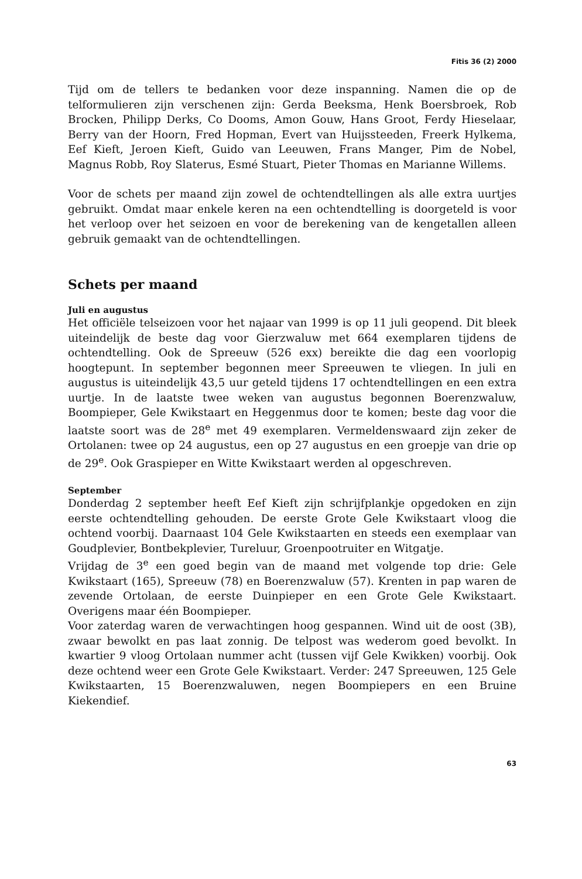Fitis 36 (2) 2000
Tijd om de tellers te bedanken voor deze inspanning. Namen die op de telformulieren zijn verschenen zijn: Gerda Beeksma, Henk Boersbroek, Rob Brocken, Philipp Derks, Co Dooms, Amon Gouw, Hans Groot, Ferdy Hieselaar, Berry van der Hoorn, Fred Hopman, Evert van Huijssteeden, Freerk Hylkema, Eef Kieft, Jeroen Kieft, Guido van Leeuwen, Frans Manger, Pim de Nobel, Magnus Robb, Roy Slaterus, Esmé Stuart, Pieter Thomas en Marianne Willems.
Voor de schets per maand zijn zowel de ochtendtellingen als alle extra uurtjes gebruikt. Omdat maar enkele keren na een ochtendtelling is doorgeteld is voor het verloop over het seizoen en voor de berekening van de kengetallen alleen gebruik gemaakt van de ochtendtellingen.
Schets per maand
Juli en augustus
Het officiële telseizoen voor het najaar van 1999 is op 11 juli geopend. Dit bleek uiteindelijk de beste dag voor Gierzwaluw met 664 exemplaren tijdens de ochtendtelling. Ook de Spreeuw (526 exx) bereikte die dag een voorlopig hoogtepunt. In september begonnen meer Spreeuwen te vliegen. In juli en augustus is uiteindelijk 43,5 uur geteld tijdens 17 ochtendtellingen en een extra uurtje. In de laatste twee weken van augustus begonnen Boerenzwaluw, Boompieper, Gele Kwikstaart en Heggenmus door te komen; beste dag voor die laatste soort was de 28<sup>e</sup> met 49 exemplaren. Vermeldenswaard zijn zeker de Ortolanen: twee op 24 augustus, een op 27 augustus en een groepje van drie op de 29<sup>e</sup>. Ook Graspieper en Witte Kwikstaart werden al opgeschreven.
September
Donderdag 2 september heeft Eef Kieft zijn schrijfplankje opgedoken en zijn eerste ochtendtelling gehouden. De eerste Grote Gele Kwikstaart vloog die ochtend voorbij. Daarnaast 104 Gele Kwikstaarten en steeds een exemplaar van Goudplevier, Bontbekplevier, Tureluur, Groenpootruiter en Witgatje.
Vrijdag de 3<sup>e</sup> een goed begin van de maand met volgende top drie: Gele Kwikstaart (165), Spreeuw (78) en Boerenzwaluw (57). Krenten in pap waren de zevende Ortolaan, de eerste Duinpieper en een Grote Gele Kwikstaart. Overigens maar één Boompieper.
Voor zaterdag waren de verwachtingen hoog gespannen. Wind uit de oost (3B), zwaar bewolkt en pas laat zonnig. De telpost was wederom goed bevolkt. In kwartier 9 vloog Ortolaan nummer acht (tussen vijf Gele Kwikken) voorbij. Ook deze ochtend weer een Grote Gele Kwikstaart. Verder: 247 Spreeuwen, 125 Gele Kwikstaarten, 15 Boerenzwaluwen, negen Boompiepers en een Bruine Kiekendief.
63